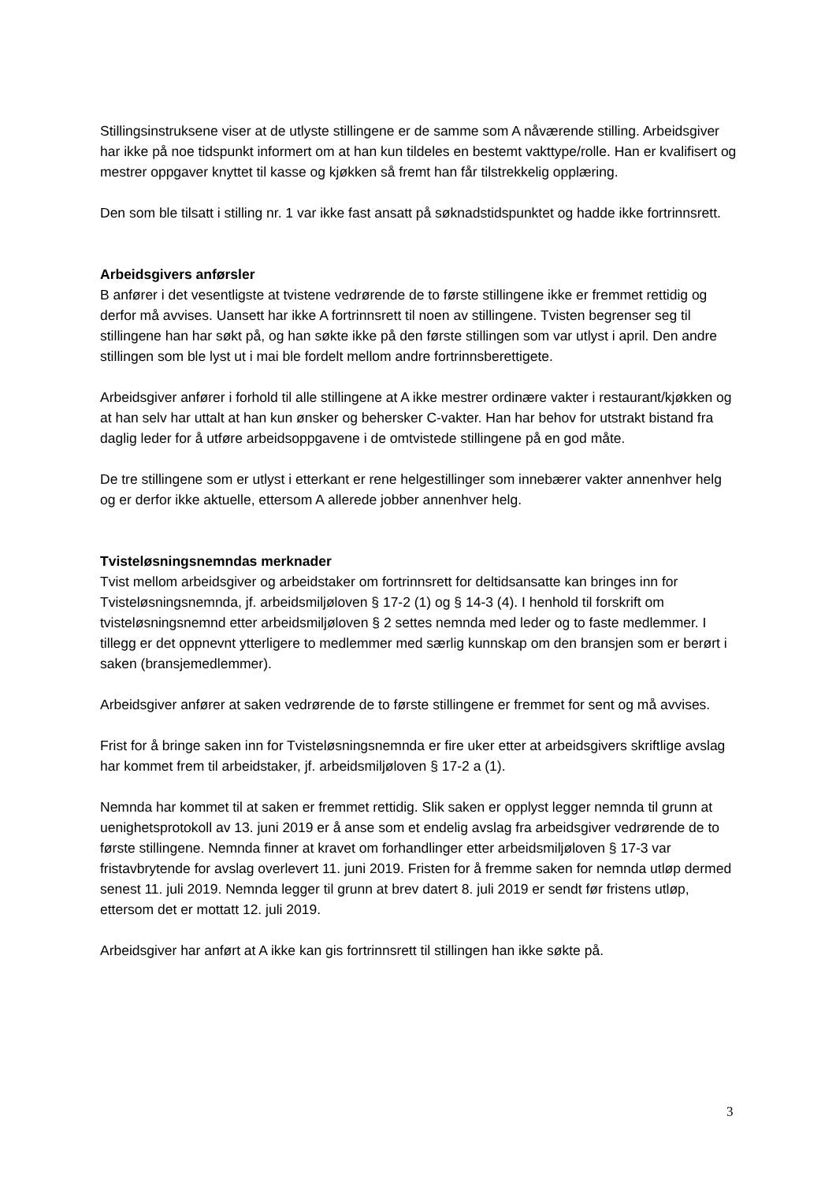Stillingsinstruksene viser at de utlyste stillingene er de samme som A nåværende stilling. Arbeidsgiver har ikke på noe tidspunkt informert om at han kun tildeles en bestemt vakttype/rolle. Han er kvalifisert og mestrer oppgaver knyttet til kasse og kjøkken så fremt han får tilstrekkelig opplæring.
Den som ble tilsatt i stilling nr. 1 var ikke fast ansatt på søknadstidspunktet og hadde ikke fortrinnsrett.
Arbeidsgivers anførsler
B anfører i det vesentligste at tvistene vedrørende de to første stillingene ikke er fremmet rettidig og derfor må avvises. Uansett har ikke A fortrinnsrett til noen av stillingene. Tvisten begrenser seg til stillingene han har søkt på, og han søkte ikke på den første stillingen som var utlyst i april. Den andre stillingen som ble lyst ut i mai ble fordelt mellom andre fortrinnsberettigete.
Arbeidsgiver anfører i forhold til alle stillingene at A ikke mestrer ordinære vakter i restaurant/kjøkken og at han selv har uttalt at han kun ønsker og behersker C-vakter. Han har behov for utstrakt bistand fra daglig leder for å utføre arbeidsoppgavene i de omtvistede stillingene på en god måte.
De tre stillingene som er utlyst i etterkant er rene helgestillinger som innebærer vakter annenhver helg og er derfor ikke aktuelle, ettersom A allerede jobber annenhver helg.
Tvisteløsningsnemndas merknader
Tvist mellom arbeidsgiver og arbeidstaker om fortrinnsrett for deltidsansatte kan bringes inn for Tvisteløsningsnemnda, jf. arbeidsmiljøloven § 17-2 (1) og § 14-3 (4). I henhold til forskrift om tvisteløsningsnemnd etter arbeidsmiljøloven § 2 settes nemnda med leder og to faste medlemmer. I tillegg er det oppnevnt ytterligere to medlemmer med særlig kunnskap om den bransjen som er berørt i saken (bransjemedlemmer).
Arbeidsgiver anfører at saken vedrørende de to første stillingene er fremmet for sent og må avvises.
Frist for å bringe saken inn for Tvisteløsningsnemnda er fire uker etter at arbeidsgivers skriftlige avslag har kommet frem til arbeidstaker, jf. arbeidsmiljøloven § 17-2 a (1).
Nemnda har kommet til at saken er fremmet rettidig. Slik saken er opplyst legger nemnda til grunn at uenighetsprotokoll av 13. juni 2019 er å anse som et endelig avslag fra arbeidsgiver vedrørende de to første stillingene. Nemnda finner at kravet om forhandlinger etter arbeidsmiljøloven § 17-3 var fristavbrytende for avslag overlevert 11. juni 2019. Fristen for å fremme saken for nemnda utløp dermed senest 11. juli 2019. Nemnda legger til grunn at brev datert 8. juli 2019 er sendt før fristens utløp, ettersom det er mottatt 12. juli 2019.
Arbeidsgiver har anført at A ikke kan gis fortrinnsrett til stillingen han ikke søkte på.
3